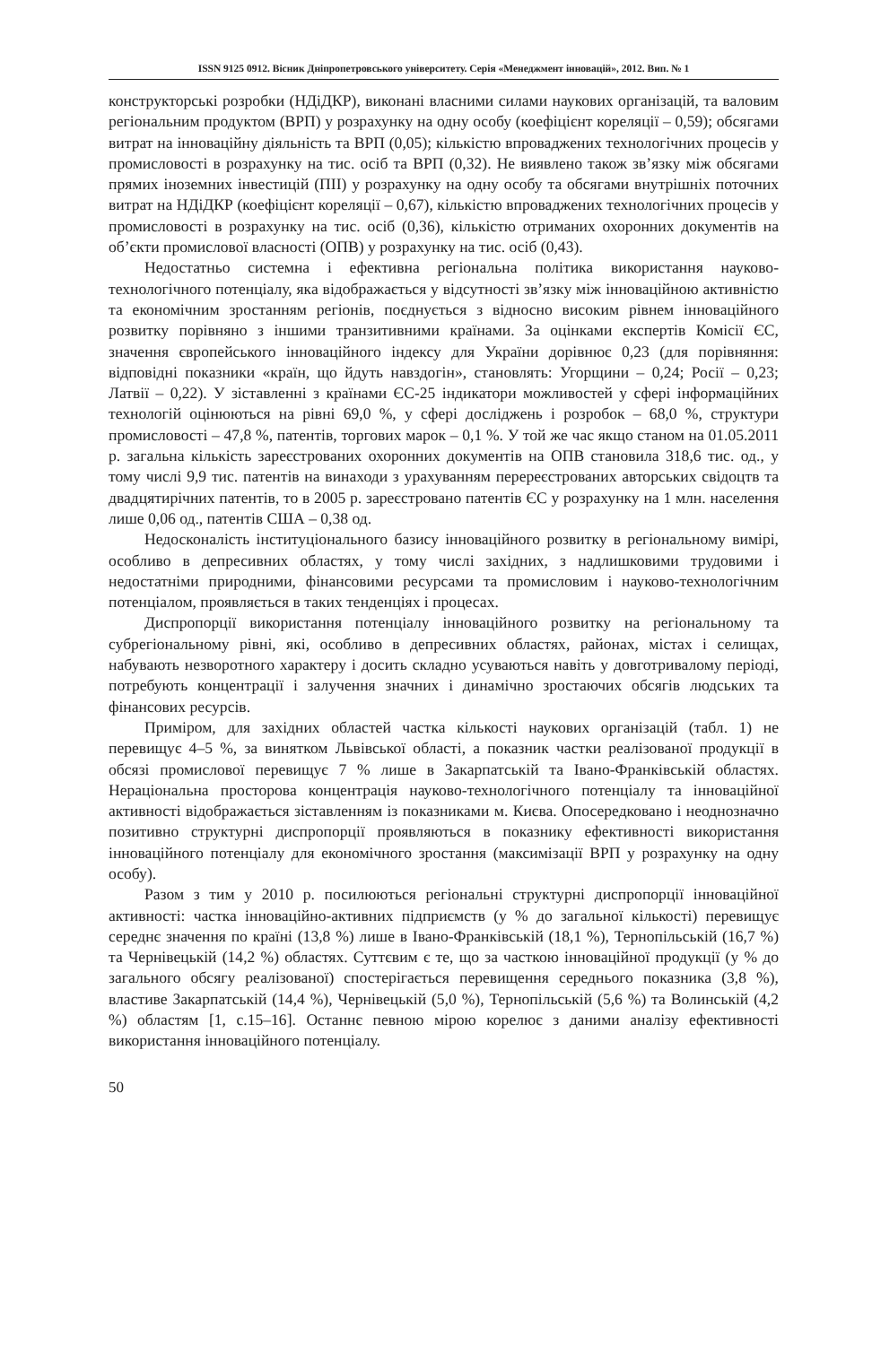ISSN 9125 0912. Вісник Дніпропетровського університету. Серія «Менеджмент інновацій», 2012. Вип. № 1
конструкторські розробки (НДіДКР), виконані власними силами наукових організацій, та валовим регіональним продуктом (ВРП) у розрахунку на одну особу (коефіцієнт кореляції – 0,59); обсягами витрат на інноваційну діяльність та ВРП (0,05); кількістю впроваджених технологічних процесів у промисловості в розрахунку на тис. осіб та ВРП (0,32). Не виявлено також зв’язку між обсягами прямих іноземних інвестицій (ПІІ) у розрахунку на одну особу та обсягами внутрішніх поточних витрат на НДіДКР (коефіцієнт кореляції – 0,67), кількістю впроваджених технологічних процесів у промисловості в розрахунку на тис. осіб (0,36), кількістю отриманих охоронних документів на об’єкти промислової власності (ОПВ) у розрахунку на тис. осіб (0,43).
Недостатньо системна і ефективна регіональна політика використання науково-технологічного потенціалу, яка відображається у відсутності зв’язку між інноваційною активністю та економічним зростанням регіонів, поєднується з відносно високим рівнем інноваційного розвитку порівняно з іншими транзитивними країнами. За оцінками експертів Комісії ЄС, значення європейського інноваційного індексу для України дорівнює 0,23 (для порівняння: відповідні показники «країн, що йдуть навздогін», становлять: Угорщини – 0,24; Росії – 0,23; Латвії – 0,22). У зіставленні з країнами ЄС-25 індикатори можливостей у сфері інформаційних технологій оцінюються на рівні 69,0 %, у сфері досліджень і розробок – 68,0 %, структури промисловості – 47,8 %, патентів, торгових марок – 0,1 %. У той же час якщо станом на 01.05.2011 р. загальна кількість зареєстрованих охоронних документів на ОПВ становила 318,6 тис. од., у тому числі 9,9 тис. патентів на винаходи з урахуванням перереєстрованих авторських свідоцтв та двадцятирічних патентів, то в 2005 р. зареєстровано патентів ЄС у розрахунку на 1 млн. населення лише 0,06 од., патентів США – 0,38 од.
Недосконалість інституціонального базису інноваційного розвитку в регіональному вимірі, особливо в депресивних областях, у тому числі західних, з надлишковими трудовими і недостатніми природними, фінансовими ресурсами та промисловим і науково-технологічним потенціалом, проявляється в таких тенденціях і процесах.
Диспропорції використання потенціалу інноваційного розвитку на регіональному та субрегіональному рівні, які, особливо в депресивних областях, районах, містах і селищах, набувають незворотного характеру і досить складно усуваються навіть у довготривалому періоді, потребують концентрації і залучення значних і динамічно зростаючих обсягів людських та фінансових ресурсів.
Приміром, для західних областей частка кількості наукових організацій (табл. 1) не перевищує 4–5 %, за винятком Львівської області, а показник частки реалізованої продукції в обсязі промислової перевищує 7 % лише в Закарпатській та Івано-Франківській областях. Нераціональна просторова концентрація науково-технологічного потенціалу та інноваційної активності відображається зіставленням із показниками м. Києва. Опосередковано і неоднозначно позитивно структурні диспропорції проявляються в показнику ефективності використання інноваційного потенціалу для економічного зростання (максимізації ВРП у розрахунку на одну особу).
Разом з тим у 2010 р. посилюються регіональні структурні диспропорції інноваційної активності: частка інноваційно-активних підприємств (у % до загальної кількості) перевищує середнє значення по країні (13,8 %) лише в Івано-Франківській (18,1 %), Тернопільській (16,7 %) та Чернівецькій (14,2 %) областях. Суттєвим є те, що за часткою інноваційної продукції (у % до загального обсягу реалізованої) спостерігається перевищення середнього показника (3,8 %), властиве Закарпатській (14,4 %), Чернівецькій (5,0 %), Тернопільській (5,6 %) та Волинській (4,2 %) областям [1, с.15–16]. Останнє певною мірою корелює з даними аналізу ефективності використання інноваційного потенціалу.
50